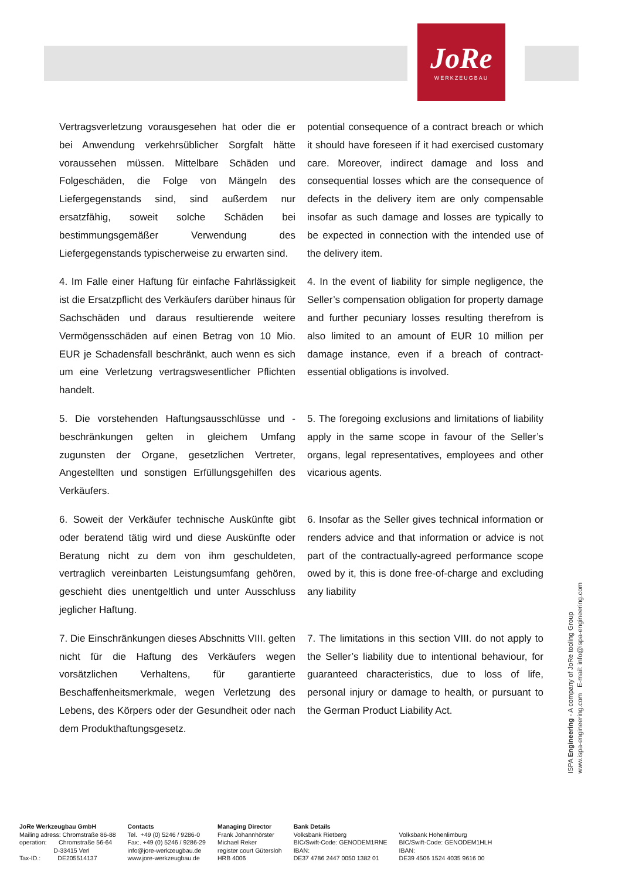JoRe
WERKZEUGBAU
Vertragsverletzung vorausgesehen hat oder die er bei Anwendung verkehrsüblicher Sorgfalt hätte voraussehen müssen. Mittelbare Schäden und Folgeschäden, die Folge von Mängeln des Liefergegenstands sind, sind außerdem nur ersatzfähig, soweit solche Schäden bei bestimmungsgemäßer Verwendung des Liefergegenstands typischerweise zu erwarten sind.
potential consequence of a contract breach or which it should have foreseen if it had exercised customary care. Moreover, indirect damage and loss and consequential losses which are the consequence of defects in the delivery item are only compensable insofar as such damage and losses are typically to be expected in connection with the intended use of the delivery item.
4. Im Falle einer Haftung für einfache Fahrlässigkeit ist die Ersatzpflicht des Verkäufers darüber hinaus für Sachschäden und daraus resultierende weitere Vermögensschäden auf einen Betrag von 10 Mio. EUR je Schadensfall beschränkt, auch wenn es sich um eine Verletzung vertragswesentlicher Pflichten handelt.
4. In the event of liability for simple negligence, the Seller’s compensation obligation for property damage and further pecuniary losses resulting therefrom is also limited to an amount of EUR 10 million per damage instance, even if a breach of contract-essential obligations is involved.
5. Die vorstehenden Haftungsausschlüsse und -beschränkungen gelten in gleichem Umfang zugunsten der Organe, gesetzlichen Vertreter, Angestellten und sonstigen Erfüllungsgehilfen des Verkäufers.
5. The foregoing exclusions and limitations of liability apply in the same scope in favour of the Seller’s organs, legal representatives, employees and other vicarious agents.
6. Soweit der Verkäufer technische Auskünfte gibt oder beratend tätig wird und diese Auskünfte oder Beratung nicht zu dem von ihm geschuldeten, vertraglich vereinbarten Leistungsumfang gehören, geschieht dies unentgeltlich und unter Ausschluss jeglicher Haftung.
6. Insofar as the Seller gives technical information or renders advice and that information or advice is not part of the contractually-agreed performance scope owed by it, this is done free-of-charge and excluding any liability
7. Die Einschränkungen dieses Abschnitts VIII. gelten nicht für die Haftung des Verkäufers wegen vorsätzlichen Verhaltens, für garantierte Beschaffenheitsmerkmale, wegen Verletzung des Lebens, des Körpers oder der Gesundheit oder nach dem Produkthaftungsgesetz.
7. The limitations in this section VIII. do not apply to the Seller’s liability due to intentional behaviour, for guaranteed characteristics, due to loss of life, personal injury or damage to health, or pursuant to the German Product Liability Act.
ISPA Engineering - A company of JoRe tooling Group
www.ispa-engineering.com E-mail: info@ispa-engineering.com
JoRe Werkzeugbau GmbH
Mailing adress: Chromstraße 86-88
operation: Chromstraße 56-64
D-33415 Verl
Tax-ID.: DE205514137
Contacts
Tel. +49 (0) 5246 / 9286-0
Fax:. +49 (0) 5246 / 9286-29
info@jore-werkzeugbau.de
www.jore-werkzeugbau.de
Managing Director
Frank Johannhörster
Michael Reker
register court Gütersloh
HRB 4006
Bank Details
Volksbank Rietberg
BIC/Swift-Code: GENODEM1RNE
IBAN:
DE37 4786 2447 0050 1382 01
Volksbank Hohenlimburg
BIC/Swift-Code: GENODEM1HLH
IBAN:
DE39 4506 1524 4035 9616 00